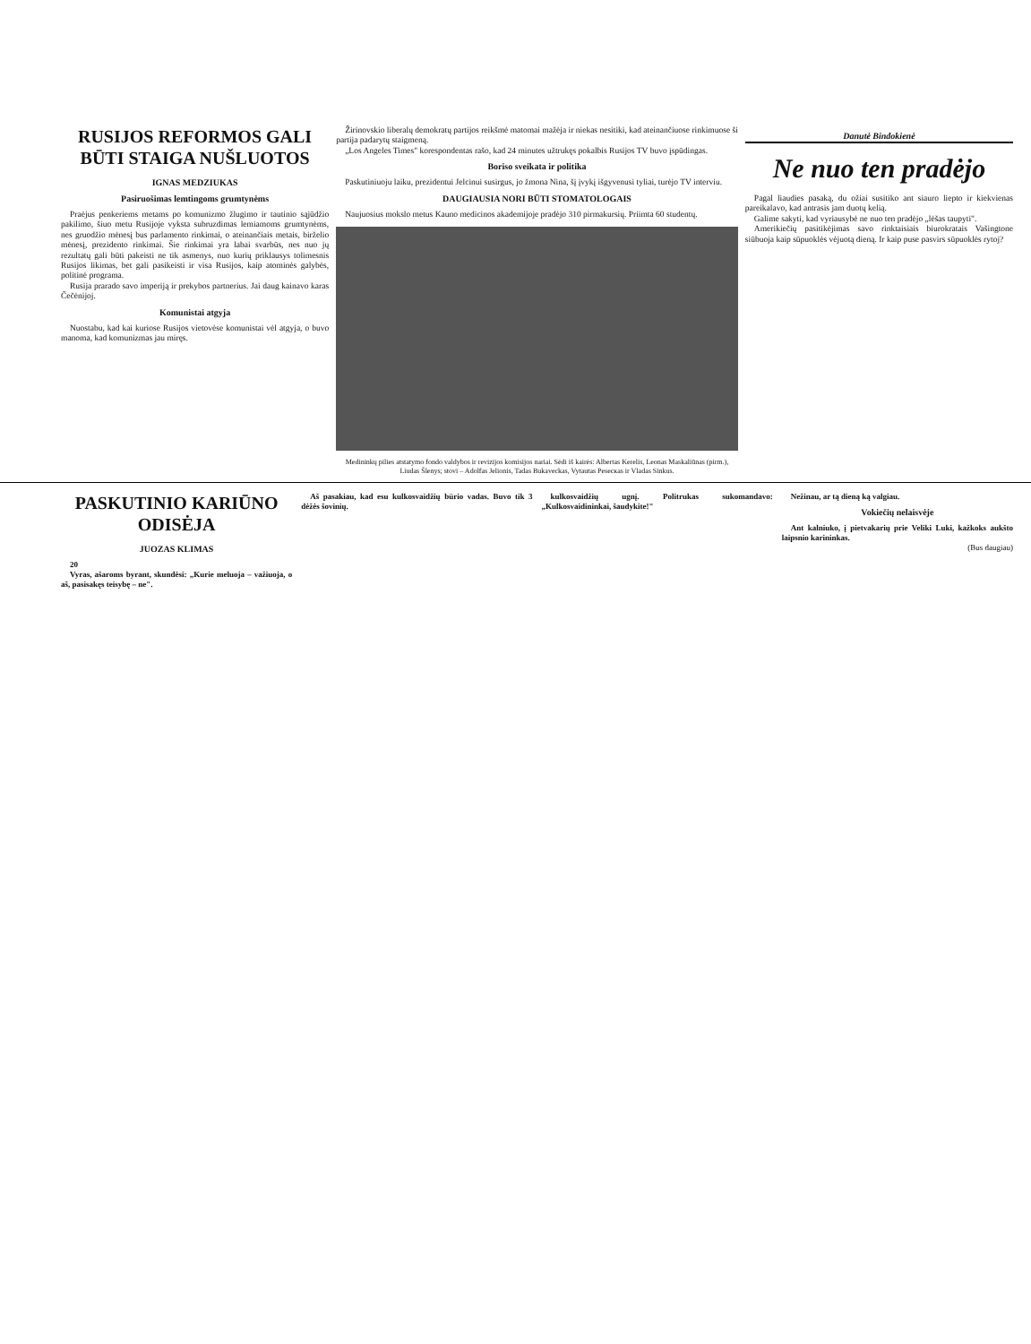RUSIJOS REFORMOS GALI BŪTI STAIGA NUŠLUOTOS
IGNAS MEDZIUKAS
Pasiruošimas lemtingoms grumtynėms
Praėjus penkeriems metams po komunizmo žlugimo ir tautinio sąjūdžio pakilimo, šiuo metu Rusijoje vyksta subruzdimas lemiamoms grumtynėms, nes gruodžio mėnesį bus parlamento rinkimai, o ateinančiais metais, birželio mėnesį, prezidento rinkimai. Šie rinkimai yra labai svarbūs, nes nuo jų rezultatų gali būti pakeisti ne tik asmenys, nuo kurių priklausys tolimesnis Rusijos likimas, bet gali pasikeisti ir visa Rusijos, kaip atominės galybės, politinė programa.
Rusija prarado savo imperiją ir prekybos partnerius. Jai daug kainavo karas Čečėnijoj.
Komunistai atgyja
Nuostabu, kad kai kuriose Rusijos vietovėse komunistai vėl atgyja, o buvo manoma, kad komunizmas jau miręs.
Žirinovskio liberalų demokratų partijos reikšmė matomai mažėja ir niekas nesitiki, kad ateinančiuose rinkimuose ši partija padarytų staigmeną.
„Los Angeles Times" korespondentas rašo, kad 24 minutes užtrukęs pokalbis Rusijos TV buvo įspūdingas.
Boriso sveikata ir politika
Paskutiniuoju laiku, prezidentui Jelcinui susirgus, jo žmona Nina, šį įvykį išgyvenusi tyliai, turėjo TV interviu.
DAUGIAUSIA NORI BŪTI STOMATOLOGAIS
Naujuosius mokslo metus Kauno medicinos akademijoje pradėjo 310 pirmakursių. Priimta 60 studentų.
Medininkų pilies atstatymo fondo valdybos ir revizijos komisijos nariai. Sėdi iš kairės: Albertas Kerelis, Leonas Maskaliūnas (pirm.), Liudas Šlenys; stovi – Adolfas Jelionis, Tadas Bukaveckas, Vytautas Pesecкas ir Vladas Sinkus.
Danutė Bindokienė
Ne nuo ten pradėjo
Pagal liaudies pasaką, du ožiai susitiko ant siauro liepto ir kiekvienas pareikalavo, kad antrasis jam duotų kelią.
Galime sakyti, kad vyriausybė ne nuo ten pradėjo „lėšas taupyti".
Amerikiečių pasitikėjimas savo rinktaisiais biurokratais Vašingtone siūbuoja kaip sūpuoklės vėjuotą dieną. Ir kaip puse pasvirs sūpuoklės rytoj?
PASKUTINIO KARIŪNO ODISĖJA
JUOZAS KLIMAS
20
Vyras, ašaroms byrant, skundėsi: „Kurie meluoja – važiuoja, o aš, pasisakęs teisybę – ne".
Aš pasakiau, kad esu kulkosvaidžių būrio vadas. Buvo tik 3 dėžės šovinių.
kulkosvaidžių ugnį. Politrukas sukomandavo: „Kulkosvaidininkai, šaudykite!"
Nežinau, ar tą dieną ką valgiau.
Vokiečių nelaisvėje
Ant kalniuko, į pietvakarių prie Veliki Luki, kažkoks aukšto laipsnio karininkas.
(Bus daugiau)